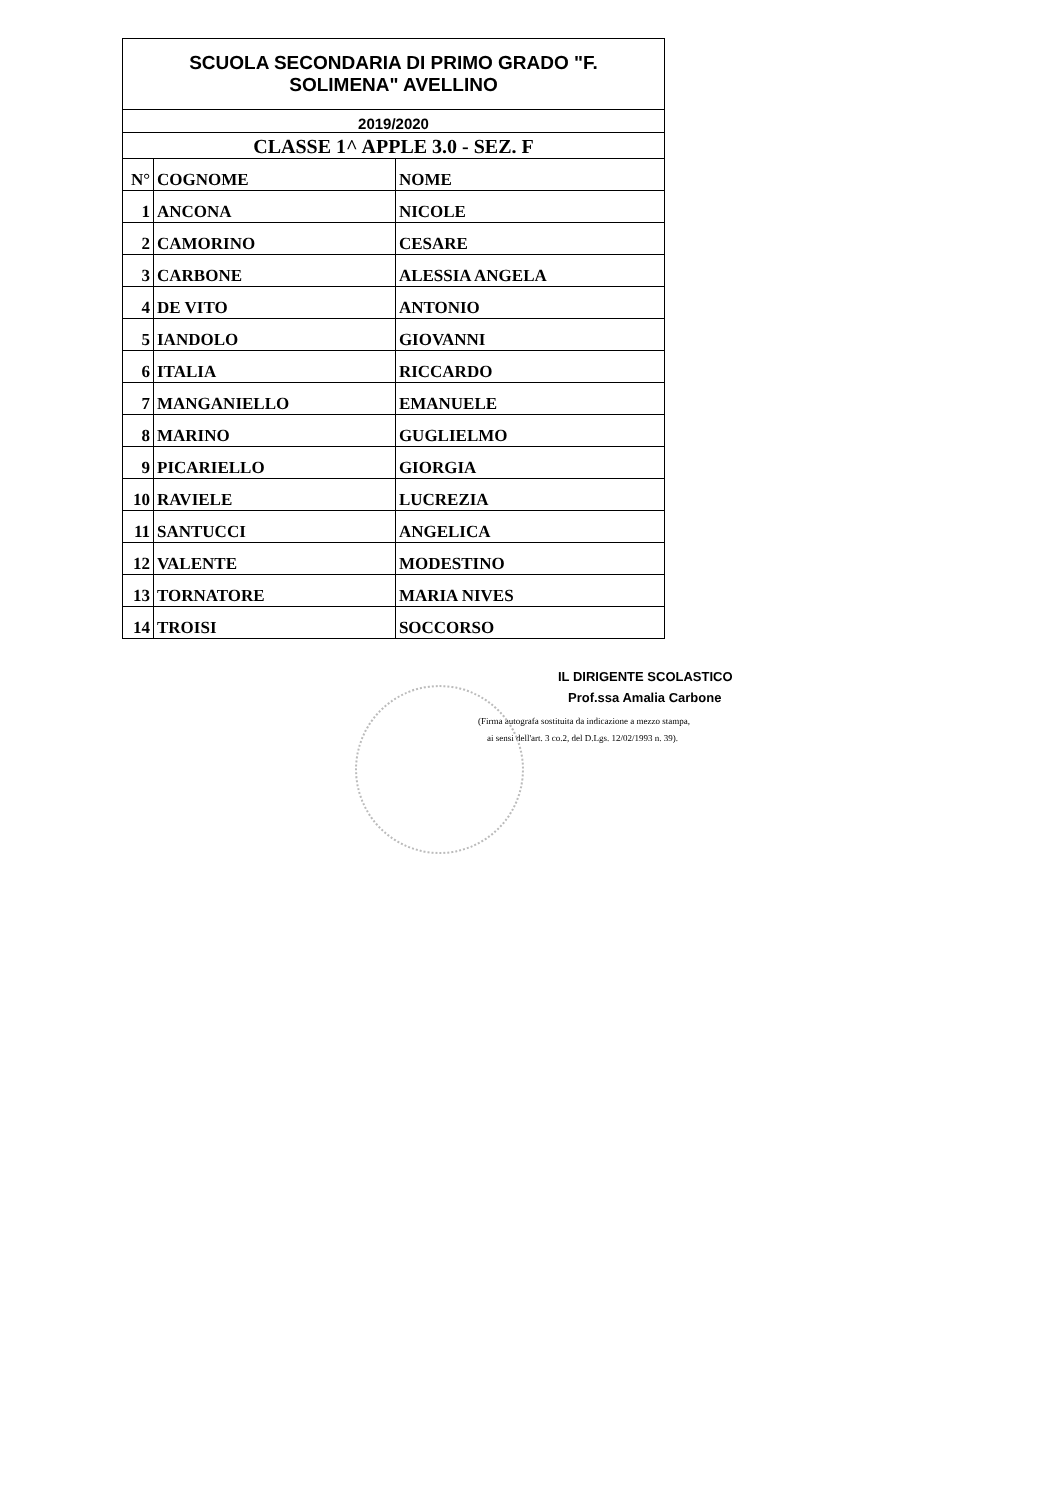| SCUOLA SECONDARIA DI PRIMO GRADO "F. SOLIMENA" AVELLINO | | |
| 2019/2020 | | |
| CLASSE 1^ APPLE 3.0 - SEZ. F | | |
| N° | COGNOME | NOME |
| 1 | ANCONA | NICOLE |
| 2 | CAMORINO | CESARE |
| 3 | CARBONE | ALESSIA ANGELA |
| 4 | DE VITO | ANTONIO |
| 5 | IANDOLO | GIOVANNI |
| 6 | ITALIA | RICCARDO |
| 7 | MANGANIELLO | EMANUELE |
| 8 | MARINO | GUGLIELMO |
| 9 | PICARIELLO | GIORGIA |
| 10 | RAVIELE | LUCREZIA |
| 11 | SANTUCCI | ANGELICA |
| 12 | VALENTE | MODESTINO |
| 13 | TORNATORE | MARIA NIVES |
| 14 | TROISI | SOCCORSO |
IL DIRIGENTE SCOLASTICO
Prof.ssa Amalia Carbone
(Firma autografa sostituita da indicazione a mezzo stampa,
ai sensi dell'art. 3 co.2, del D.Lgs. 12/02/1993 n. 39).